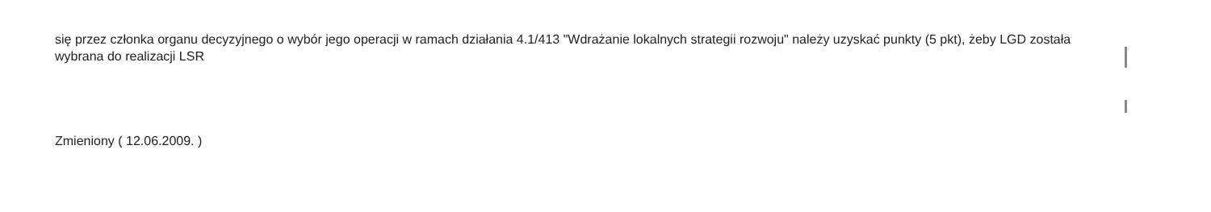się przez członka organu decyzyjnego o wybór jego operacji w ramach działania 4.1/413 "Wdrażanie lokalnych strategii rozwoju" należy uzyskać punkty (5 pkt), żeby LGD została wybrana do realizacji LSR
Zmieniony ( 12.06.2009. )